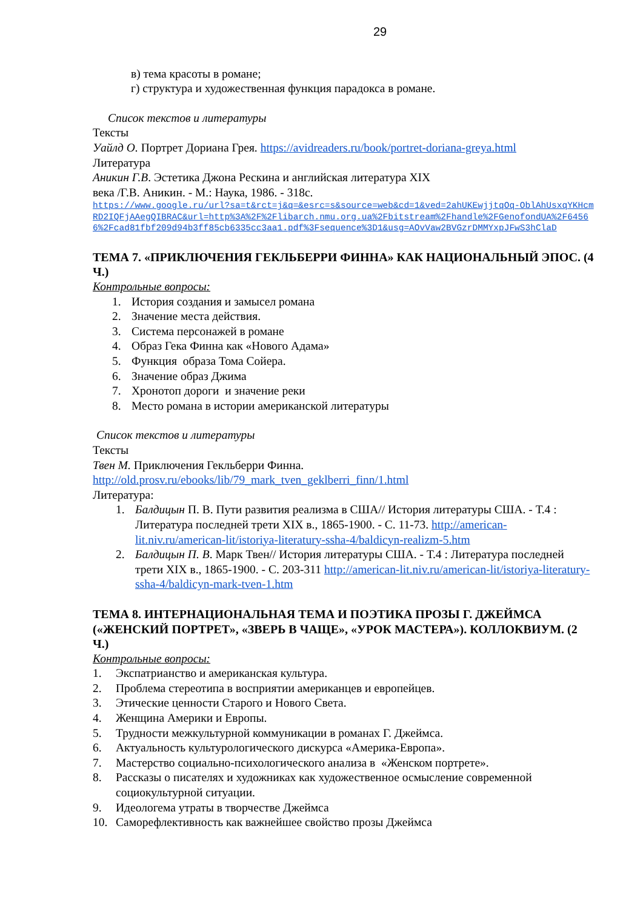29
в) тема красоты в романе;
г) структура и художественная функция парадокса в романе.
Список текстов и литературы
Тексты
Уайлд О. Портрет Дориана Грея. https://avidreaders.ru/book/portret-doriana-greya.html
Литература
Аникин Г.В. Эстетика Джона Рескина и английская литература XIX
века /Г.В. Аникин. - М.: Наука, 1986. - 318с.
https://www.google.ru/url?sa=t&rct=j&q=&esrc=s&source=web&cd=1&ved=2ahUKEwjjtqOq-OblAhUsxqYKHcmRD2IQFjAAegQIBRAC&url=http%3A%2F%2Flibarch.nmu.org.ua%2Fbitstream%2Fhandle%2FGenofondUA%2F64566%2Fcad81fbf209d94b3ff85cb6335cc3aa1.pdf%3Fsequence%3D1&usg=AOvVaw2BVGzrDMMYxpJFwS3hClaD
ТЕМА 7. «ПРИКЛЮЧЕНИЯ ГЕКЛЬБЕРРИ ФИННА» КАК НАЦИОНАЛЬНЫЙ ЭПОС. (4 Ч.)
Контрольные вопросы:
1. История создания и замысел романа
2. Значение места действия.
3. Система персонажей в романе
4. Образ Гека Финна как «Нового Адама»
5. Функция образа Тома Сойера.
6. Значение образ Джима
7. Хронотоп дороги и значение реки
8. Место романа в истории американской литературы
Список текстов и литературы
Тексты
Твен М. Приключения Гекльберри Финна.
http://old.prosv.ru/ebooks/lib/79_mark_tven_geklberri_finn/1.html
Литература:
1. Балдицын П. В. Пути развития реализма в США// История литературы США. - Т.4 : Литература последней трети XIX в., 1865-1900. - С. 11-73. http://american-lit.niv.ru/american-lit/istoriya-literatury-ssha-4/baldicyn-realizm-5.htm
2. Балдицын П. В. Марк Твен// История литературы США. - Т.4 : Литература последней трети XIX в., 1865-1900. - С. 203-311 http://american-lit.niv.ru/american-lit/istoriya-literatury-ssha-4/baldicyn-mark-tven-1.htm
ТЕМА 8. ИНТЕРНАЦИОНАЛЬНАЯ ТЕМА И ПОЭТИКА ПРОЗЫ Г. ДЖЕЙМСА («ЖЕНСКИЙ ПОРТРЕТ», «ЗВЕРЬ В ЧАЩЕ», «УРОК МАСТЕРА»). КОЛЛОКВИУМ. (2 Ч.)
Контрольные вопросы:
1. Экспатрианство и американская культура.
2. Проблема стереотипа в восприятии американцев и европейцев.
3. Этические ценности Старого и Нового Света.
4. Женщина Америки и Европы.
5. Трудности межкультурной коммуникации в романах Г. Джеймса.
6. Актуальность культурологического дискурса «Америка-Европа».
7. Мастерство социально-психологического анализа в «Женском портрете».
8. Рассказы о писателях и художниках как художественное осмысление современной социокультурной ситуации.
9. Идеологема утраты в творчестве Джеймса
10. Саморефлективность как важнейшее свойство прозы Джеймса